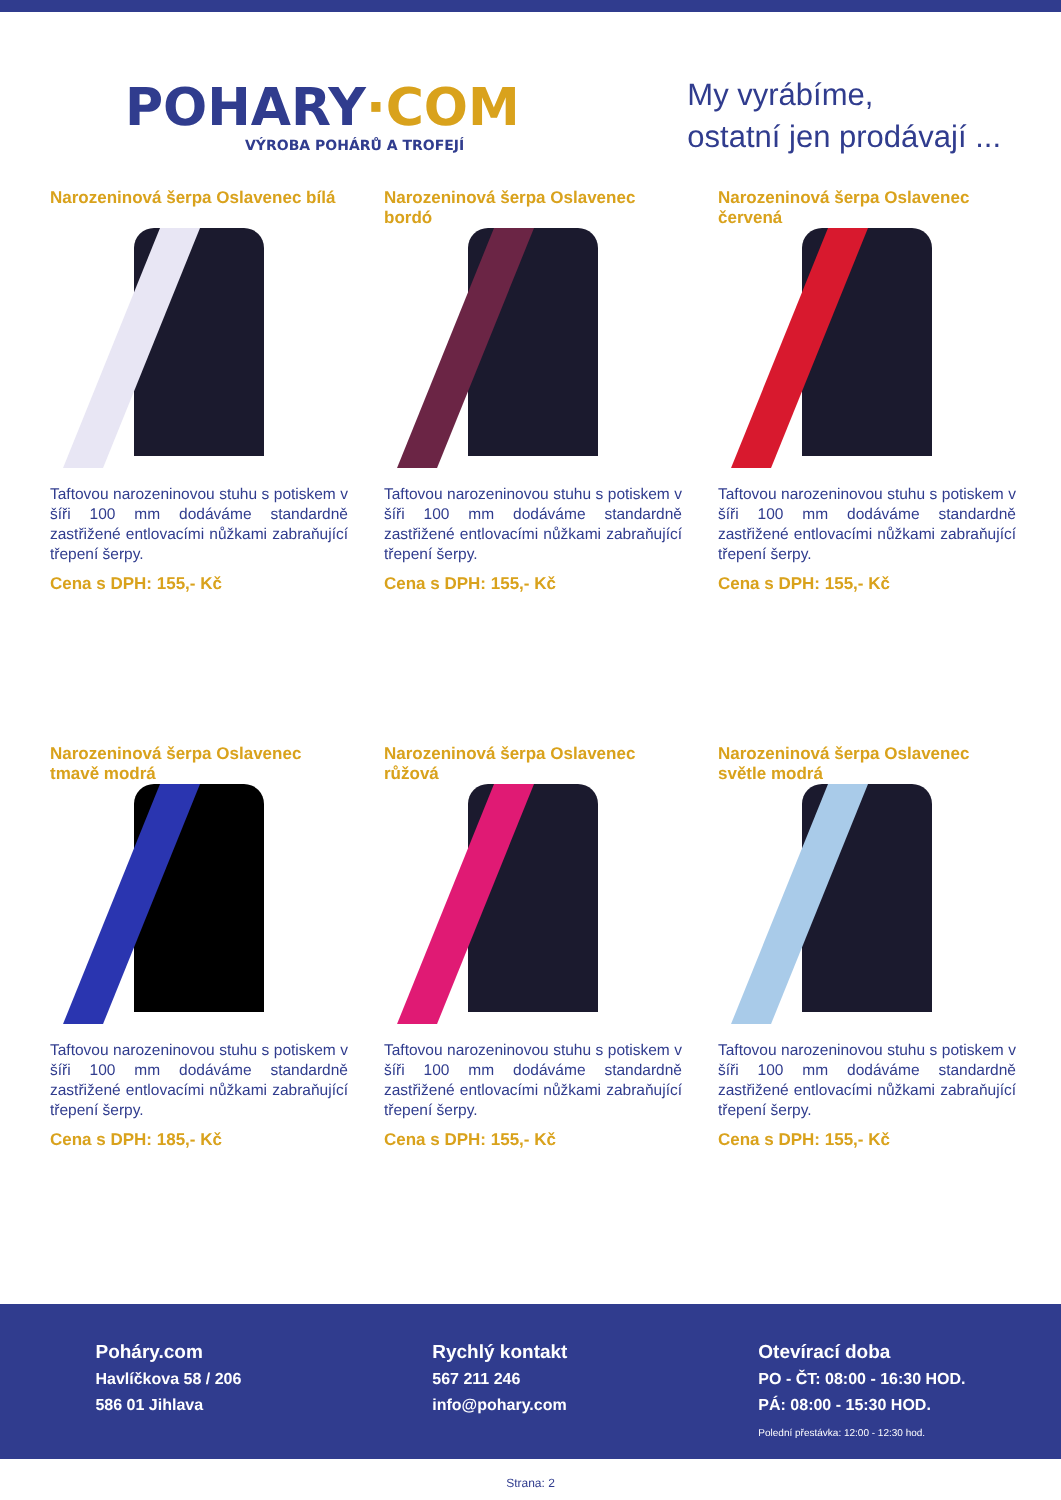POHARY·COM
VÝROBA POHÁRŮ A TROFEJÍ
My vyrábíme,
ostatní jen prodávají ...
Narozeninová šerpa Oslavenec bílá
Taftovou narozeninovou stuhu s potiskem v šíři 100 mm dodáváme standardně zastřižené entlovacími nůžkami zabraňující třepení šerpy.
Cena s DPH: 155,- Kč
Narozeninová šerpa Oslavenec bordó
Taftovou narozeninovou stuhu s potiskem v šíři 100 mm dodáváme standardně zastřižené entlovacími nůžkami zabraňující třepení šerpy.
Cena s DPH: 155,- Kč
Narozeninová šerpa Oslavenec červená
Taftovou narozeninovou stuhu s potiskem v šíři 100 mm dodáváme standardně zastřižené entlovacími nůžkami zabraňující třepení šerpy.
Cena s DPH: 155,- Kč
Narozeninová šerpa Oslavenec tmavě modrá
Taftovou narozeninovou stuhu s potiskem v šíři 100 mm dodáváme standardně zastřižené entlovacími nůžkami zabraňující třepení šerpy.
Cena s DPH: 185,- Kč
Narozeninová šerpa Oslavenec růžová
Taftovou narozeninovou stuhu s potiskem v šíři 100 mm dodáváme standardně zastřižené entlovacími nůžkami zabraňující třepení šerpy.
Cena s DPH: 155,- Kč
Narozeninová šerpa Oslavenec světle modrá
Taftovou narozeninovou stuhu s potiskem v šíři 100 mm dodáváme standardně zastřižené entlovacími nůžkami zabraňující třepení šerpy.
Cena s DPH: 155,- Kč
Poháry.com
Havlíčkova 58 / 206
586 01 Jihlava
Rychlý kontakt
567 211 246
info@pohary.com
Otevírací doba
PO - ČT: 08:00 - 16:30 HOD.
PÁ: 08:00 - 15:30 HOD.
Polední přestávka: 12:00 - 12:30 hod.
Strana: 2